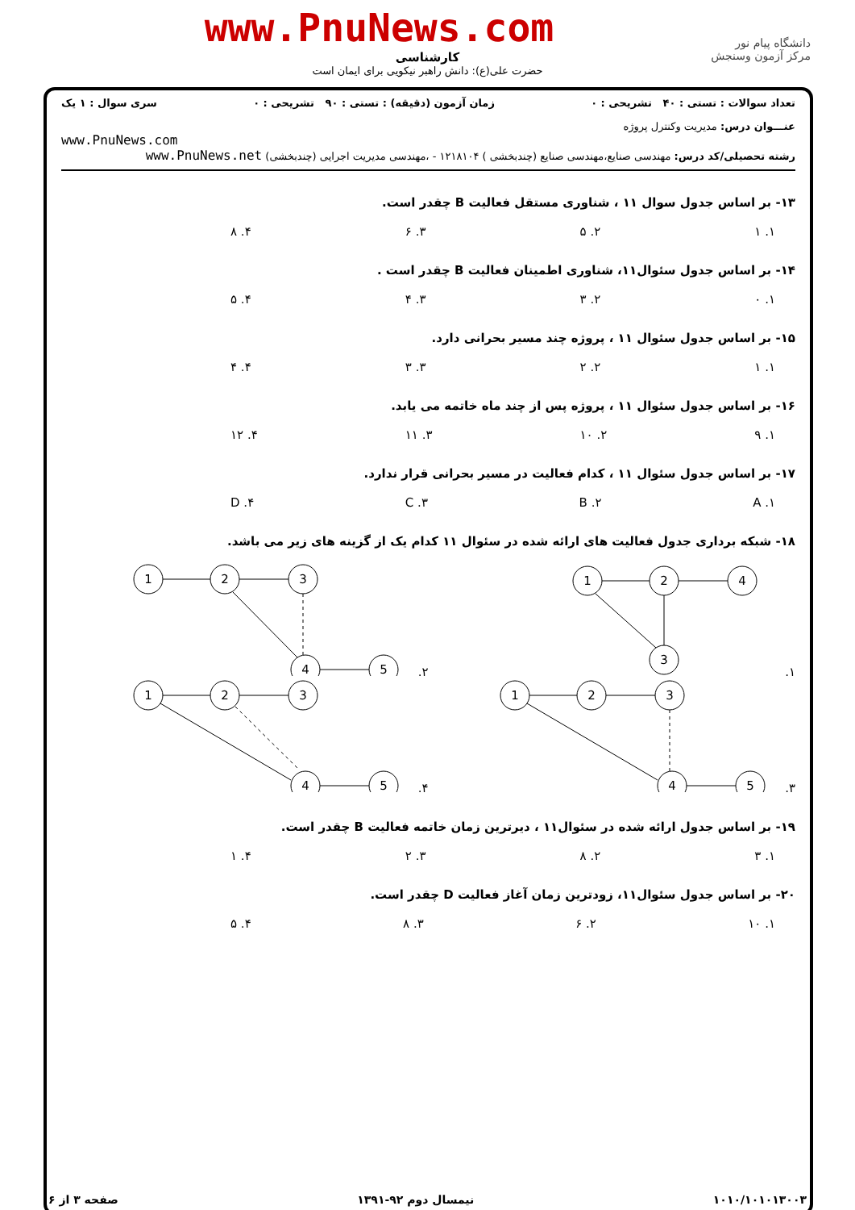www.PnuNews.com
دانشگاه پیام نور
مرکز آزمون وسنجش
کارشناسی
حضرت علی(ع): دانش راهبر نیکویی برای ایمان است
تعداد سوالات : تستی : ۴۰ تشریحی : ۰ زمان آزمون (دقیقه) : تستی : ۹۰ تشریحی : ۰ سری سوال : ۱ یک
عنـــوان درس: مدیریت وکنترل پروژه
www.PnuNews.com
رشته تحصیلی/کد درس: مهندسی صنایع،مهندسی صنایع (چندبخشی ) ۱۲۱۸۱۰۴ - ،مهندسی مدیریت اجرایی (چندبخشی) www.PnuNews.net
۱۳- بر اساس جدول سوال ۱۱ ، شناوری مستقل فعالیت B چقدر است.
۱. ۱ ۲. ۵ ۳. ۶ ۴. ۸
۱۴- بر اساس جدول سئوال۱۱، شناوری اطمینان فعالیت B چقدر است .
۱. ۰ ۲. ۳ ۳. ۴ ۴. ۵
۱۵- بر اساس جدول سئوال ۱۱ ، پروژه چند مسیر بحرانی دارد.
۱. ۱ ۲. ۲ ۳. ۳ ۴. ۴
۱۶- بر اساس جدول سئوال ۱۱ ، پروژه پس از چند ماه خاتمه می یابد.
۱. ۹ ۲. ۱۰ ۳. ۱۱ ۴. ۱۲
۱۷- بر اساس جدول سئوال ۱۱ ، کدام فعالیت در مسیر بحرانی قرار ندارد.
۱. A ۲. B ۳. C ۴. D
۱۸- شبکه برداری جدول فعالیت های ارائه شده در سئوال ۱۱ کدام یک از گزینه های زیر می باشد.
۱.
1
2
4
3
۲.
1
2
3
4
5
۳.
1
2
3
4
5
۴.
1
2
3
4
5
۱۹- بر اساس جدول ارائه شده در سئوال۱۱ ، دیرترین زمان خاتمه فعالیت B چقدر است.
۱. ۳ ۲. ۸ ۳. ۲ ۴. ۱
۲۰- بر اساس جدول سئوال۱۱، زودترین زمان آغاز فعالیت D چقدر است.
۱. ۱۰ ۲. ۶ ۳. ۸ ۴. ۵
۱۰۱۰/۱۰۱۰۱۳۰۰۳ نیمسال دوم ۹۲-۱۳۹۱ صفحه ۳ از ۶